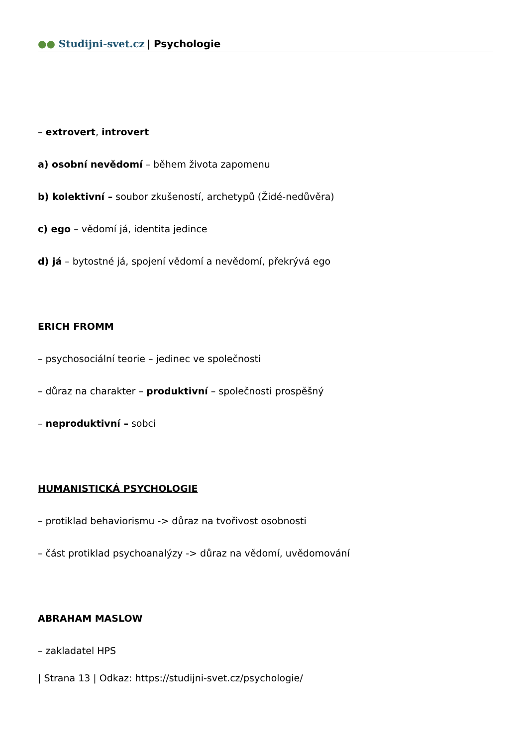●● Studijni-svet.cz | Psychologie
– extrovert, introvert
a) osobní nevědomí – během života zapomenu
b) kolektivní – soubor zkušeností, archetypů (Židé-nedůvěra)
c) ego – vědomí já, identita jedince
d) já – bytostné já, spojení vědomí a nevědomí, překrývá ego
ERICH FROMM
– psychosociální teorie – jedinec ve společnosti
– důraz na charakter – produktivní – společnosti prospěšný
– neproduktivní – sobci
HUMANISTICKÁ PSYCHOLOGIE
– protiklad behaviorismu -> důraz na tvořivost osobnosti
– část protiklad psychoanalýzy -> důraz na vědomí, uvědomování
ABRAHAM MASLOW
– zakladatel HPS
| Strana 13 | Odkaz: https://studijni-svet.cz/psychologie/